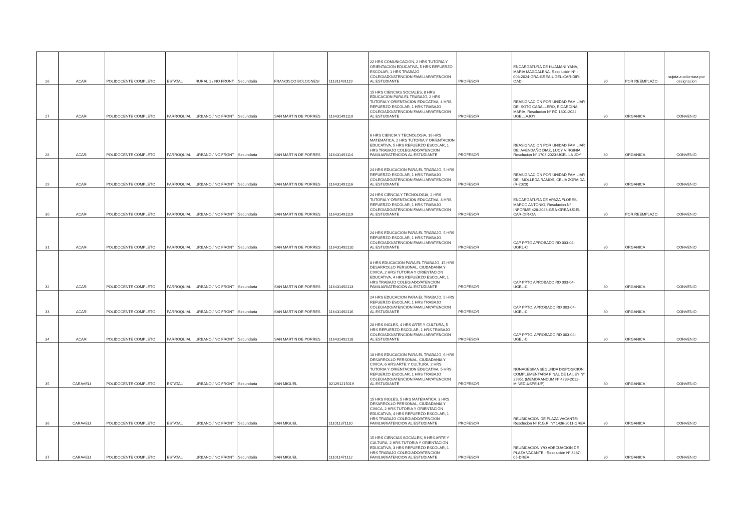| 26 | ACARI | POLIDOCENTE COMPLETO | ESTATAL | RURAL 1 / NO FRONT | Secundaria | FRANCISCO BOLOGNESI | 111811491119 | 22 HRS COMUNICACION, 2 HRS TUTORIA Y ORIENTACION EDUCATIVA, 5 HRS REFUERZO ESCOLAR, 1 HRS TRABAJO COLEGIADO/ATENCION FAMILIAR/ATENCION AL ESTUDIANTE | PROFESOR | ENCARGATURA DE HUAMANI YANA, MARIA MAGDALENA, Resolución Nº - 003-2024-GRA-GREA-UGEL-CAR-DIR-OAD | 30 | POR REEMPLAZO | sujeta a cobertura por designacion |
| 27 | ACARI | POLIDOCENTE COMPLETO | PARROQUIAL | URBANO / NO FRONT | Secundaria | SAN MARTIN DE PORRES | 116431491110 | 15 HRS CIENCIAS SOCIALES, 8 HRS EDUCACION PARA EL TRABAJO, 2 HRS TUTORIA Y ORIENTACION EDUCATIVA, 4 HRS REFUERZO ESCOLAR, 1 HRS TRABAJO COLEGIADO/ATENCION FAMILIAR/ATENCION AL ESTUDIANTE | PROFESOR | REASIGNACION POR UNIDAD FAMILIAR DE: SOTO CABALLERO, RICARDINA MARIA, Resolución Nº RD 1801-2022 UGELLAJOY | 30 | ORGANICA | CONVENIO |
| 28 | ACARI | POLIDOCENTE COMPLETO | PARROQUIAL | URBANO / NO FRONT | Secundaria | SAN MARTIN DE PORRES | 116431491114 | 6 HRS CIENCIA Y TECNOLOGIA, 16 HRS MATEMATICA, 2 HRS TUTORIA Y ORIENTACION EDUCATIVA, 5 HRS REFUERZO ESCOLAR, 1 HRS TRABAJO COLEGIADO/ATENCION FAMILIAR/ATENCION AL ESTUDIANTE | PROFESOR | REASIGNACION POR UNIDAD FAMILIAR DE: AVENDAÑO DIAZ, LUCY VIRGINIA, Resolución Nº 1703-2023-UGEL LA JOY | 30 | ORGANICA | CONVENIO |
| 29 | ACARI | POLIDOCENTE COMPLETO | PARROQUIAL | URBANO / NO FRONT | Secundaria | SAN MARTIN DE PORRES | 116431491116 | 24 HRS EDUCACION PARA EL TRABAJO, 5 HRS REFUERZO ESCOLAR, 1 HRS TRABAJO COLEGIADO/ATENCION FAMILIAR/ATENCION AL ESTUDIANTE | PROFESOR | REASIGNACION POR UNIDAD FAMILIAR DE : MOLLEDA RAMOS, CELIA ZORAIDA (R-2020) | 30 | ORGANICA | CONVENIO |
| 30 | ACARI | POLIDOCENTE COMPLETO | PARROQUIAL | URBANO / NO FRONT | Secundaria | SAN MARTIN DE PORRES | 116431491119 | 24 HRS CIENCIA Y TECNOLOGIA, 2 HRS TUTORIA Y ORIENTACION EDUCATIVA, 3 HRS REFUERZO ESCOLAR, 1 HRS TRABAJO COLEGIADO/ATENCION FAMILIAR/ATENCION AL ESTUDIANTE | PROFESOR | ENCARGATURA DE APAZA FLORES, MARCO ANTONIO, Resolución Nº INFORME 428-2023-GRA-GREA-UGEL CAR-DIR-OA | 30 | POR REEMPLAZO | CONVENIO |
| 31 | ACARI | POLIDOCENTE COMPLETO | PARROQUIAL | URBANO / NO FRONT | Secundaria | SAN MARTIN DE PORRES | 116431492110 | 24 HRS EDUCACION PARA EL TRABAJO, 5 HRS REFUERZO ESCOLAR, 1 HRS TRABAJO COLEGIADO/ATENCION FAMILIAR/ATENCION AL ESTUDIANTE | PROFESOR | CAP PPTO APROBADO RD 003-04-UGRL-C | 30 | ORGANICA | CONVENIO |
| 32 | ACARI | POLIDOCENTE COMPLETO | PARROQUIAL | URBANO / NO FRONT | Secundaria | SAN MARTIN DE PORRES | 116431492113 | 8 HRS EDUCACION PARA EL TRABAJO, 15 HRS DESARROLLO PERSONAL, CIUDADANIA Y CIVICA, 2 HRS TUTORIA Y ORIENTACION EDUCATIVA, 4 HRS REFUERZO ESCOLAR, 1 HRS TRABAJO COLEGIADO/ATENCION FAMILIAR/ATENCION AL ESTUDIANTE | PROFESOR | CAP PPTO APROBADO RD 003-04-UGEL-C | 30 | ORGANICA | CONVENIO |
| 33 | ACARI | POLIDOCENTE COMPLETO | PARROQUIAL | URBANO / NO FRONT | Secundaria | SAN MARTIN DE PORRES | 116431492116 | 24 HRS EDUCACION PARA EL TRABAJO, 5 HRS REFUERZO ESCOLAR, 1 HRS TRABAJO COLEGIADO/ATENCION FAMILIAR/ATENCION AL ESTUDIANTE | PROFESOR | CAP PPTO. APROBADO RD 003-04-UGEL-C | 30 | ORGANICA | CONVENIO |
| 34 | ACARI | POLIDOCENTE COMPLETO | PARROQUIAL | URBANO / NO FRONT | Secundaria | SAN MARTIN DE PORRES | 116431492118 | 20 HRS INGLES, 4 HRS ARTE Y CULTURA, 5 HRS REFUERZO ESCOLAR, 1 HRS TRABAJO COLEGIADO/ATENCION FAMILIAR/ATENCION AL ESTUDIANTE | PROFESOR | CAP PPTO. APROBADO RD 003-04-UGEL-C | 30 | ORGANICA | CONVENIO |
| 35 | CARAVELI | POLIDOCENTE COMPLETO | ESTATAL | URBANO / NO FRONT | Secundaria | SAN MIGUEL | 021291215019 | 10 HRS EDUCACION PARA EL TRABAJO, 6 HRS DESARROLLO PERSONAL, CIUDADANIA Y CIVICA, 6 HRS ARTE Y CULTURA, 2 HRS TUTORIA Y ORIENTACION EDUCATIVA, 5 HRS REFUERZO ESCOLAR, 1 HRS TRABAJO COLEGIADO/ATENCION FAMILIAR/ATENCION AL ESTUDIANTE | PROFESOR | NONAGESIMA SEGUNDA DISPOSICION COMPLEMENTARIA FINAL DE LA LEY Nº 29951 (MEMORANDUM Nº 4289-2012-MINEDU/SPE-UP) | 30 | ORGANICA | CONVENIO |
| 36 | CARAVELI | POLIDOCENTE COMPLETO | ESTATAL | URBANO / NO FRONT | Secundaria | SAN MIGUEL | 111011371110 | 15 HRS INGLES, 5 HRS MATEMATICA, 3 HRS DESARROLLO PERSONAL, CIUDADANIA Y CIVICA, 2 HRS TUTORIA Y ORIENTACION EDUCATIVA, 4 HRS REFUERZO ESCOLAR, 1 HRS TRABAJO COLEGIADO/ATENCION FAMILIAR/ATENCION AL ESTUDIANTE | PROFESOR | REUBICACION DE PLAZA VACANTE: Resolución Nº R.G.R. Nº 1436-2011-GREA | 30 | ORGANICA | CONVENIO |
| 37 | CARAVELI | POLIDOCENTE COMPLETO | ESTATAL | URBANO / NO FRONT | Secundaria | SAN MIGUEL | 111011471112 | 15 HRS CIENCIAS SOCIALES, 9 HRS ARTE Y CULTURA, 2 HRS TUTORIA Y ORIENTACION EDUCATIVA, 3 HRS REFUERZO ESCOLAR, 1 HRS TRABAJO COLEGIADO/ATENCION FAMILIAR/ATENCION AL ESTUDIANTE | PROFESOR | REUBICACION Y/O ADECUACION DE PLAZA VACANTE : Resolución Nº 3487-05-DREA | 30 | ORGANICA | CONVENIO |